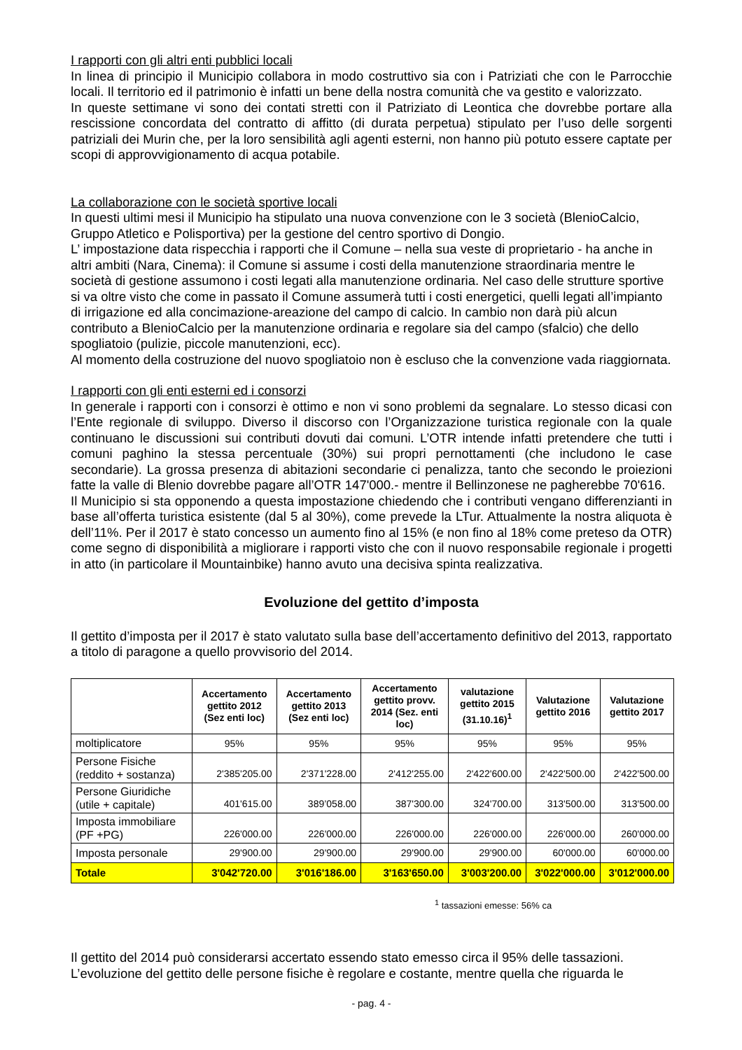I rapporti con gli altri enti pubblici locali
In linea di principio il Municipio collabora in modo costruttivo sia con i Patriziati che con le Parrocchie locali. Il territorio ed il patrimonio è infatti un bene della nostra comunità che va gestito e valorizzato.
In queste settimane vi sono dei contati stretti con il Patriziato di Leontica che dovrebbe portare alla rescissione concordata del contratto di affitto (di durata perpetua) stipulato per l’uso delle sorgenti patriziali dei Murin che, per la loro sensibilità agli agenti esterni, non hanno più potuto essere captate per scopi di approvvigionamento di acqua potabile.
La collaborazione con le società sportive locali
In questi ultimi mesi il Municipio ha stipulato una nuova convenzione con le 3 società (BlenioCalcio, Gruppo Atletico e Polisportiva) per la gestione del centro sportivo di Dongio.
L’ impostazione data rispecchia i rapporti che il Comune – nella sua veste di proprietario - ha anche in altri ambiti (Nara, Cinema): il Comune si assume i costi della manutenzione straordinaria mentre le società di gestione assumono i costi legati alla manutenzione ordinaria. Nel caso delle strutture sportive si va oltre visto che come in passato il Comune assumerà tutti i costi energetici, quelli legati all’impianto di irrigazione ed alla concimazione-areazione del campo di calcio. In cambio non darà più alcun contributo a BlenioCalcio per la manutenzione ordinaria e regolare sia del campo (sfalcio) che dello spogliatoio (pulizie, piccole manutenzioni, ecc).
Al momento della costruzione del nuovo spogliatoio non è escluso che la convenzione vada riaggiornata.
I rapporti con gli enti esterni ed i consorzi
In generale i rapporti con i consorzi è ottimo e non vi sono problemi da segnalare. Lo stesso dicasi con l’Ente regionale di sviluppo. Diverso il discorso con l’Organizzazione turistica regionale con la quale continuano le discussioni sui contributi dovuti dai comuni. L’OTR intende infatti pretendere che tutti i comuni paghino la stessa percentuale (30%) sui propri pernottamenti (che includono le case secondarie). La grossa presenza di abitazioni secondarie ci penalizza, tanto che secondo le proiezioni fatte la valle di Blenio dovrebbe pagare all’OTR 147'000.- mentre il Bellinzonese ne pagherebbe 70'616.
Il Municipio si sta opponendo a questa impostazione chiedendo che i contributi vengano differenzianti in base all’offerta turistica esistente (dal 5 al 30%), come prevede la LTur. Attualmente la nostra aliquota è dell’11%. Per il 2017 è stato concesso un aumento fino al 15% (e non fino al 18% come preteso da OTR) come segno di disponibilità a migliorare i rapporti visto che con il nuovo responsabile regionale i progetti in atto (in particolare il Mountainbike) hanno avuto una decisiva spinta realizzativa.
Evoluzione del gettito d’imposta
Il gettito d’imposta per il 2017 è stato valutato sulla base dell’accertamento definitivo del 2013, rapportato a titolo di paragone a quello provvisorio del 2014.
| | Accertamento gettito 2012 (Sez enti loc) | Accertamento gettito 2013 (Sez enti loc) | Accertamento gettito provv. 2014 (Sez. enti loc) | valutazione gettito 2015 (31.10.16)<sup>1</sup> | Valutazione gettito 2016 | Valutazione gettito 2017 |
| --- | --- | --- | --- | --- | --- | --- |
| moltiplicatore | 95% | 95% | 95% | 95% | 95% | 95% |
| Persone Fisiche (reddito + sostanza) | 2'385'205.00 | 2'371'228.00 | 2'412'255.00 | 2'422'600.00 | 2'422'500.00 | 2'422'500.00 |
| Persone Giuridiche (utile + capitale) | 401'615.00 | 389’058.00 | 387'300.00 | 324'700.00 | 313'500.00 | 313'500.00 |
| Imposta immobiliare (PF +PG) | 226'000.00 | 226'000.00 | 226'000.00 | 226'000.00 | 226'000.00 | 260'000.00 |
| Imposta personale | 29'900.00 | 29'900.00 | 29'900.00 | 29'900.00 | 60'000.00 | 60'000.00 |
| Totale | 3'042'720.00 | 3'016'186.00 | 3'163'650.00 | 3'003'200.00 | 3'022'000.00 | 3'012'000.00 |
<sup>1</sup> tassazioni emesse: 56% ca
Il gettito del 2014 può considerarsi accertato essendo stato emesso circa il 95% delle tassazioni.
L’evoluzione del gettito delle persone fisiche è regolare e costante, mentre quella che riguarda le
- pag. 4 -